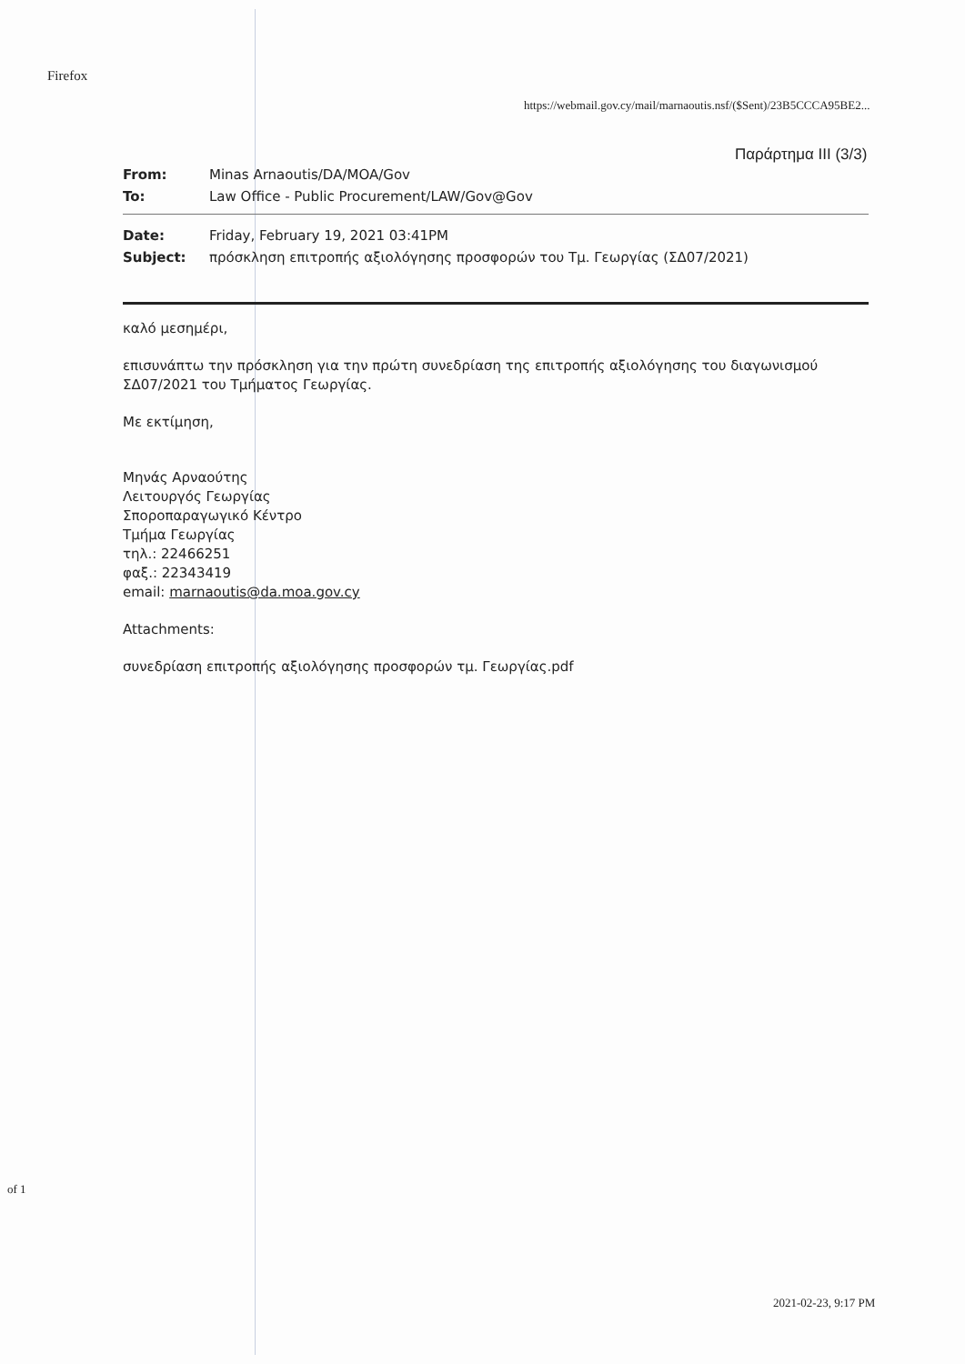Firefox
https://webmail.gov.cy/mail/marnaoutis.nsf/($Sent)/23B5CCCA95BE2...
Παράρτημα III (3/3)
From: Minas Arnaoutis/DA/MOA/Gov
To: Law Office - Public Procurement/LAW/Gov@Gov
Date: Friday, February 19, 2021 03:41PM
Subject: πρόσκληση επιτροπής αξιολόγησης προσφορών του Τμ. Γεωργίας (ΣΔ07/2021)
καλό μεσημέρι,
επισυνάπτω την πρόσκληση για την πρώτη συνεδρίαση της επιτροπής αξιολόγησης του διαγωνισμού ΣΔ07/2021 του Τμήματος Γεωργίας.
Με εκτίμηση,
Μηνάς Αρναούτης
Λειτουργός Γεωργίας
Σποροπαραγωγικό Κέντρο
Τμήμα Γεωργίας
τηλ.: 22466251
φαξ.: 22343419
email: marnaoutis@da.moa.gov.cy
Attachments:
συνεδρίαση επιτροπής αξιολόγησης προσφορών τμ. Γεωργίας.pdf
of 1
2021-02-23, 9:17 PM